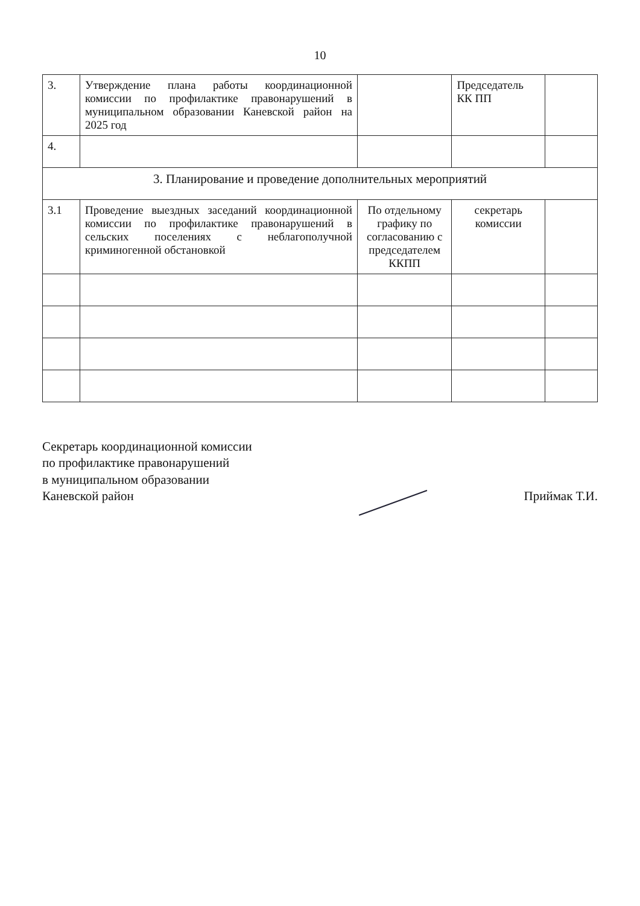10
| 3. | Утверждение плана работы координационной комиссии по профилактике правонарушений в муниципальном образовании Каневской район на 2025 год | | Председатель КК ПП | |
| 4. | | | | |
| 3. Планирование и проведение дополнительных мероприятий | | | | |
| 3.1 | Проведение выездных заседаний координационной комиссии по профилактике правонарушений в сельских поселениях с неблагополучной криминогенной обстановкой | По отдельному графику по согласованию с председателем ККПП | секретарь комиссии | |
Секретарь координационной комиссии
по профилактике правонарушений
в муниципальном образовании
Каневской район
Приймак Т.И.